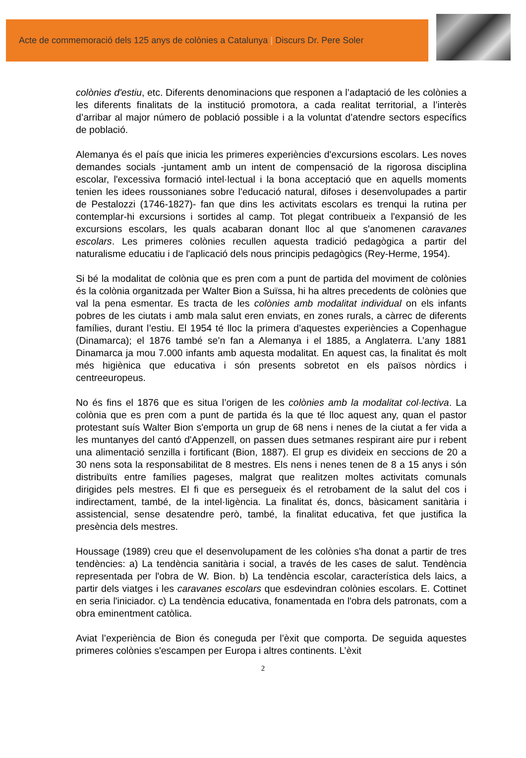Acte de commemoració dels 125 anys de colònies a Catalunya | Discurs Dr. Pere Soler
colònies d'estiu, etc. Diferents denominacions que responen a l’adaptació de les colònies a les diferents finalitats de la institució promotora, a cada realitat territorial, a l’interès d’arribar al major número de població possible i a la voluntat d’atendre sectors específics de població.
Alemanya és el país que inicia les primeres experiències d'excursions escolars. Les noves demandes socials -juntament amb un intent de compensació de la rigorosa disciplina escolar, l'excessiva formació intel·lectual i la bona acceptació que en aquells moments tenien les idees roussonianes sobre l'educació natural, difoses i desenvolupades a partir de Pestalozzi (1746-1827)- fan que dins les activitats escolars es trenqui la rutina per contemplar-hi excursions i sortides al camp. Tot plegat contribueix a l'expansió de les excursions escolars, les quals acabaran donant lloc al que s'anomenen caravanes escolars. Les primeres colònies recullen aquesta tradició pedagògica a partir del naturalisme educatiu i de l'aplicació dels nous principis pedagògics (Rey-Herme, 1954).
Si bé la modalitat de colònia que es pren com a punt de partida del moviment de colònies és la colònia organitzada per Walter Bion a Suïssa, hi ha altres precedents de colònies que val la pena esmentar. Es tracta de les colònies amb modalitat individual on els infants pobres de les ciutats i amb mala salut eren enviats, en zones rurals, a càrrec de diferents famílies, durant l’estiu. El 1954 té lloc la primera d’aquestes experiències a Copenhague (Dinamarca); el 1876 també se’n fan a Alemanya i el 1885, a Anglaterra. L’any 1881 Dinamarca ja mou 7.000 infants amb aquesta modalitat. En aquest cas, la finalitat és molt més higiènica que educativa i són presents sobretot en els països nòrdics i centreeuropeus.
No és fins el 1876 que es situa l’origen de les colònies amb la modalitat col·lectiva. La colònia que es pren com a punt de partida és la que té lloc aquest any, quan el pastor protestant suís Walter Bion s'emporta un grup de 68 nens i nenes de la ciutat a fer vida a les muntanyes del cantó d'Appenzell, on passen dues setmanes respirant aire pur i rebent una alimentació senzilla i fortificant (Bion, 1887). El grup es divideix en seccions de 20 a 30 nens sota la responsabilitat de 8 mestres. Els nens i nenes tenen de 8 a 15 anys i són distribuïts entre famílies pageses, malgrat que realitzen moltes activitats comunals dirigides pels mestres. El fi que es persegueix és el retrobament de la salut del cos i indirectament, també, de la intel·ligència. La finalitat és, doncs, bàsicament sanitària i assistencial, sense desatendre però, també, la finalitat educativa, fet que justifica la presència dels mestres.
Houssage (1989) creu que el desenvolupament de les colònies s'ha donat a partir de tres tendències: a) La tendència sanitària i social, a través de les cases de salut. Tendència representada per l'obra de W. Bion. b) La tendència escolar, característica dels laics, a partir dels viatges i les caravanes escolars que esdevindran colònies escolars. E. Cottinet en seria l'iniciador. c) La tendència educativa, fonamentada en l'obra dels patronats, com a obra eminentment catòlica.
Aviat l’experiència de Bion és coneguda per l’èxit que comporta. De seguida aquestes primeres colònies s'escampen per Europa i altres continents. L’èxit
2